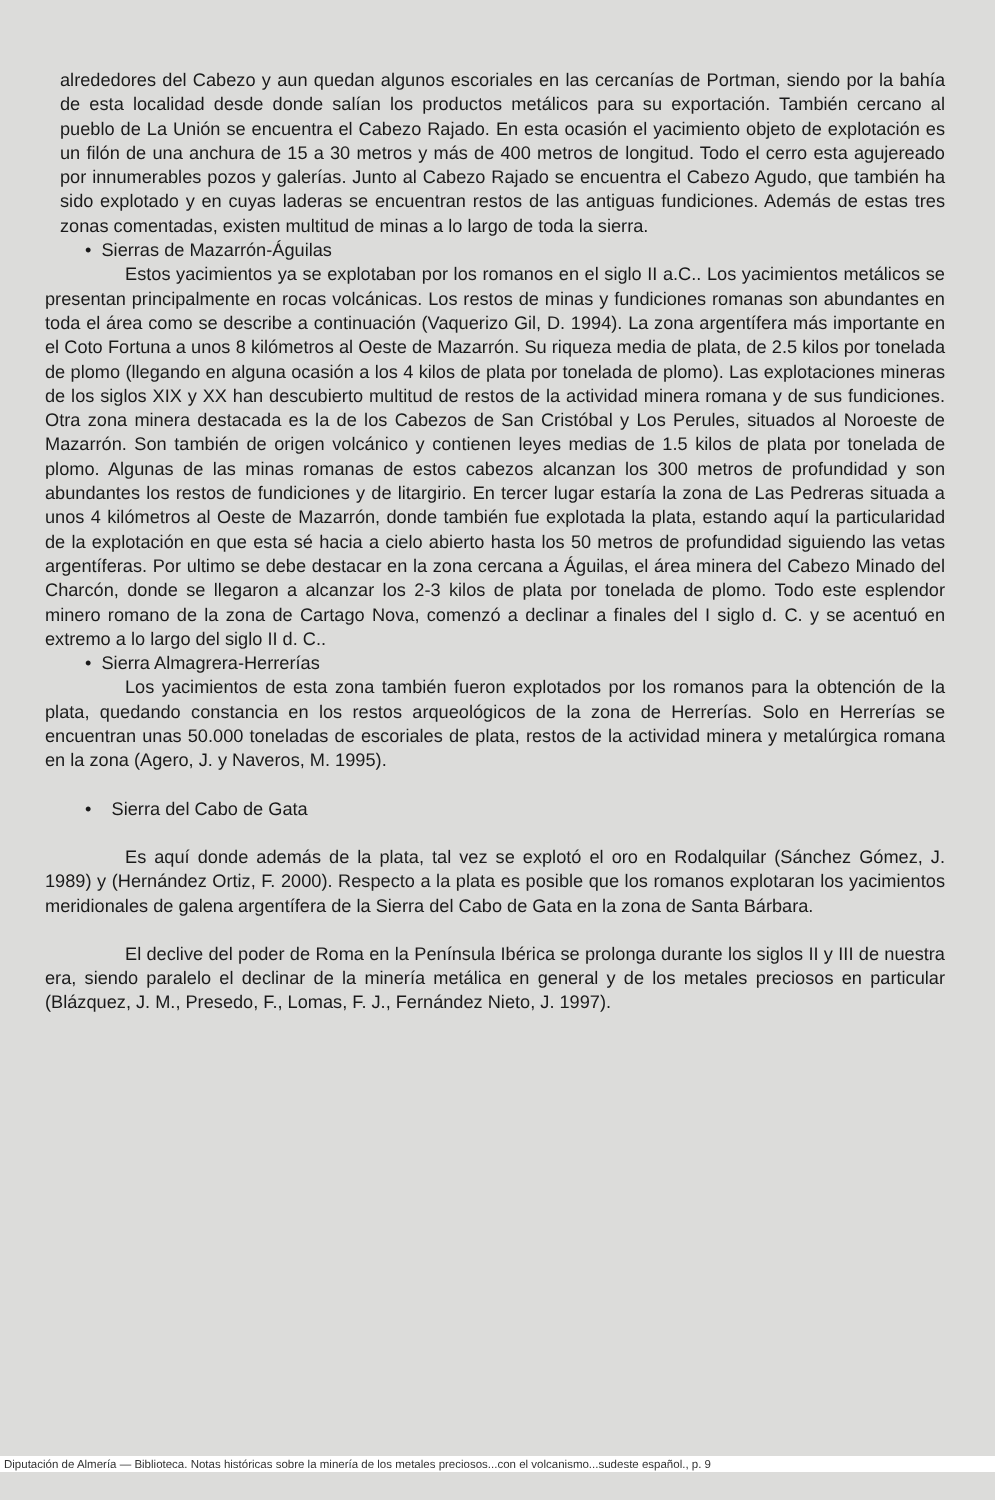alrededores del Cabezo y aun quedan algunos escoriales en las cercanías de Portman, siendo por la bahía de esta localidad desde donde salían los productos metálicos para su exportación. También cercano al pueblo de La Unión se encuentra el Cabezo Rajado. En esta ocasión el yacimiento objeto de explotación es un filón de una anchura de 15 a 30 metros y más de 400 metros de longitud. Todo el cerro esta agujereado por innumerables pozos y galerías. Junto al Cabezo Rajado se encuentra el Cabezo Agudo, que también ha sido explotado y en cuyas laderas se encuentran restos de las antiguas fundiciones. Además de estas tres zonas comentadas, existen multitud de minas a lo largo de toda la sierra.
• Sierras de Mazarrón-Águilas
Estos yacimientos ya se explotaban por los romanos en el siglo II a.C.. Los yacimientos metálicos se presentan principalmente en rocas volcánicas. Los restos de minas y fundiciones romanas son abundantes en toda el área como se describe a continuación (Vaquerizo Gil, D. 1994). La zona argentífera más importante en el Coto Fortuna a unos 8 kilómetros al Oeste de Mazarrón. Su riqueza media de plata, de 2.5 kilos por tonelada de plomo (llegando en alguna ocasión a los 4 kilos de plata por tonelada de plomo). Las explotaciones mineras de los siglos XIX y XX han descubierto multitud de restos de la actividad minera romana y de sus fundiciones. Otra zona minera destacada es la de los Cabezos de San Cristóbal y Los Perules, situados al Noroeste de Mazarrón. Son también de origen volcánico y contienen leyes medias de 1.5 kilos de plata por tonelada de plomo. Algunas de las minas romanas de estos cabezos alcanzan los 300 metros de profundidad y son abundantes los restos de fundiciones y de litargirio. En tercer lugar estaría la zona de Las Pedreras situada a unos 4 kilómetros al Oeste de Mazarrón, donde también fue explotada la plata, estando aquí la particularidad de la explotación en que esta sé hacia a cielo abierto hasta los 50 metros de profundidad siguiendo las vetas argentíferas. Por ultimo se debe destacar en la zona cercana a Águilas, el área minera del Cabezo Minado del Charcón, donde se llegaron a alcanzar los 2-3 kilos de plata por tonelada de plomo. Todo este esplendor minero romano de la zona de Cartago Nova, comenzó a declinar a finales del I siglo d. C. y se acentuó en extremo a lo largo del siglo II d. C..
• Sierra Almagrera-Herrerías
Los yacimientos de esta zona también fueron explotados por los romanos para la obtención de la plata, quedando constancia en los restos arqueológicos de la zona de Herrerías. Solo en Herrerías se encuentran unas 50.000 toneladas de escoriales de plata, restos de la actividad minera y metalúrgica romana en la zona (Agero, J. y Naveros, M. 1995).
• Sierra del Cabo de Gata
Es aquí donde además de la plata, tal vez se explotó el oro en Rodalquilar (Sánchez Gómez, J. 1989) y (Hernández Ortiz, F. 2000). Respecto a la plata es posible que los romanos explotaran los yacimientos meridionales de galena argentífera de la Sierra del Cabo de Gata en la zona de Santa Bárbara.
El declive del poder de Roma en la Península Ibérica se prolonga durante los siglos II y III de nuestra era, siendo paralelo el declinar de la minería metálica en general y de los metales preciosos en particular (Blázquez, J. M., Presedo, F., Lomas, F. J., Fernández Nieto, J. 1997).
Diputación de Almería — Biblioteca. Notas históricas sobre la minería de los metales preciosos...con el volcanismo...sudeste español., p. 9